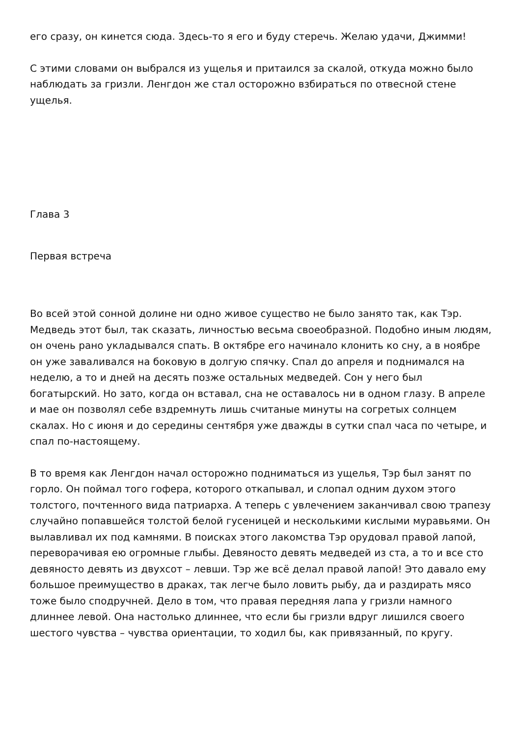его сразу, он кинется сюда. Здесь-то я его и буду стеречь. Желаю удачи, Джимми!
С этими словами он выбрался из ущелья и притаился за скалой, откуда можно было наблюдать за гризли. Ленгдон же стал осторожно взбираться по отвесной стене ущелья.
Глава 3
Первая встреча
Во всей этой сонной долине ни одно живое существо не было занято так, как Тэр. Медведь этот был, так сказать, личностью весьма своеобразной. Подобно иным людям, он очень рано укладывался спать. В октябре его начинало клонить ко сну, а в ноябре он уже заваливался на боковую в долгую спячку. Спал до апреля и поднимался на неделю, а то и дней на десять позже остальных медведей. Сон у него был богатырский. Но зато, когда он вставал, сна не оставалось ни в одном глазу. В апреле и мае он позволял себе вздремнуть лишь считаные минуты на согретых солнцем скалах. Но с июня и до середины сентября уже дважды в сутки спал часа по четыре, и спал по-настоящему.
В то время как Ленгдон начал осторожно подниматься из ущелья, Тэр был занят по горло. Он поймал того гофера, которого откапывал, и слопал одним духом этого толстого, почтенного вида патриарха. А теперь с увлечением заканчивал свою трапезу случайно попавшейся толстой белой гусеницей и несколькими кислыми муравьями. Он вылавливал их под камнями. В поисках этого лакомства Тэр орудовал правой лапой, переворачивая ею огромные глыбы. Девяносто девять медведей из ста, а то и все сто девяносто девять из двухсот – левши. Тэр же всё делал правой лапой! Это давало ему большое преимущество в драках, так легче было ловить рыбу, да и раздирать мясо тоже было сподручней. Дело в том, что правая передняя лапа у гризли намного длиннее левой. Она настолько длиннее, что если бы гризли вдруг лишился своего шестого чувства – чувства ориентации, то ходил бы, как привязанный, по кругу.